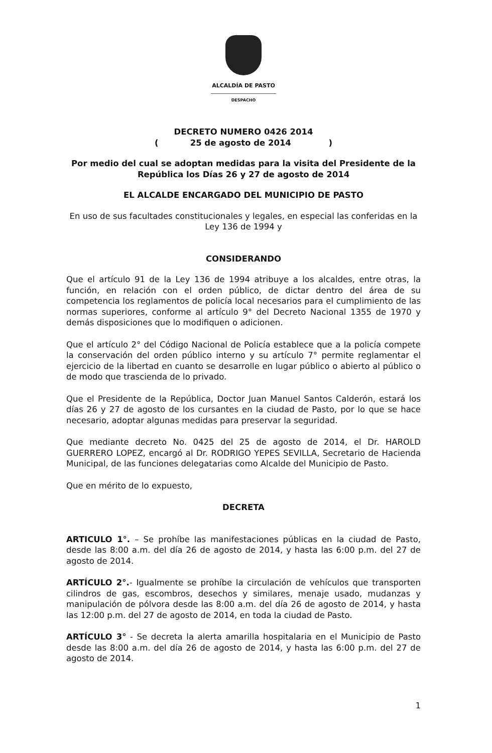ALCALDÍA DE PASTO
DESPACHO
DECRETO NUMERO 0426 2014
( 25 de agosto de 2014 )
Por medio del cual se adoptan medidas para la visita del Presidente de la República los Días 26 y 27 de agosto de 2014
EL ALCALDE ENCARGADO DEL MUNICIPIO DE PASTO
En uso de sus facultades constitucionales y legales, en especial las conferidas en la Ley 136 de 1994 y
CONSIDERANDO
Que el artículo 91 de la Ley 136 de 1994 atribuye a los alcaldes, entre otras, la función, en relación con el orden público, de dictar dentro del área de su competencia los reglamentos de policía local necesarios para el cumplimiento de las normas superiores, conforme al artículo 9° del Decreto Nacional 1355 de 1970 y demás disposiciones que lo modifiquen o adicionen.
Que el artículo 2° del Código Nacional de Policía establece que a la policía compete la conservación del orden público interno y su artículo 7° permite reglamentar el ejercicio de la libertad en cuanto se desarrolle en lugar público o abierto al público o de modo que trascienda de lo privado.
Que el Presidente de la República, Doctor Juan Manuel Santos Calderón, estará los días 26 y 27 de agosto de los cursantes en la ciudad de Pasto, por lo que se hace necesario, adoptar algunas medidas para preservar la seguridad.
Que mediante decreto No. 0425 del 25 de agosto de 2014, el Dr. HAROLD GUERRERO LOPEZ, encargó al Dr. RODRIGO YEPES SEVILLA, Secretario de Hacienda Municipal, de las funciones delegatarias como Alcalde del Municipio de Pasto.
Que en mérito de lo expuesto,
DECRETA
ARTICULO 1°. – Se prohíbe las manifestaciones públicas en la ciudad de Pasto, desde las 8:00 a.m. del día 26 de agosto de 2014, y hasta las 6:00 p.m. del 27 de agosto de 2014.
ARTÍCULO 2°.- Igualmente se prohíbe la circulación de vehículos que transporten cilindros de gas, escombros, desechos y similares, menaje usado, mudanzas y manipulación de pólvora desde las 8:00 a.m. del día 26 de agosto de 2014, y hasta las 12:00 p.m. del 27 de agosto de 2014, en toda la ciudad de Pasto.
ARTÍCULO 3° - Se decreta la alerta amarilla hospitalaria en el Municipio de Pasto desde las 8:00 a.m. del día 26 de agosto de 2014, y hasta las 6:00 p.m. del 27 de agosto de 2014.
1